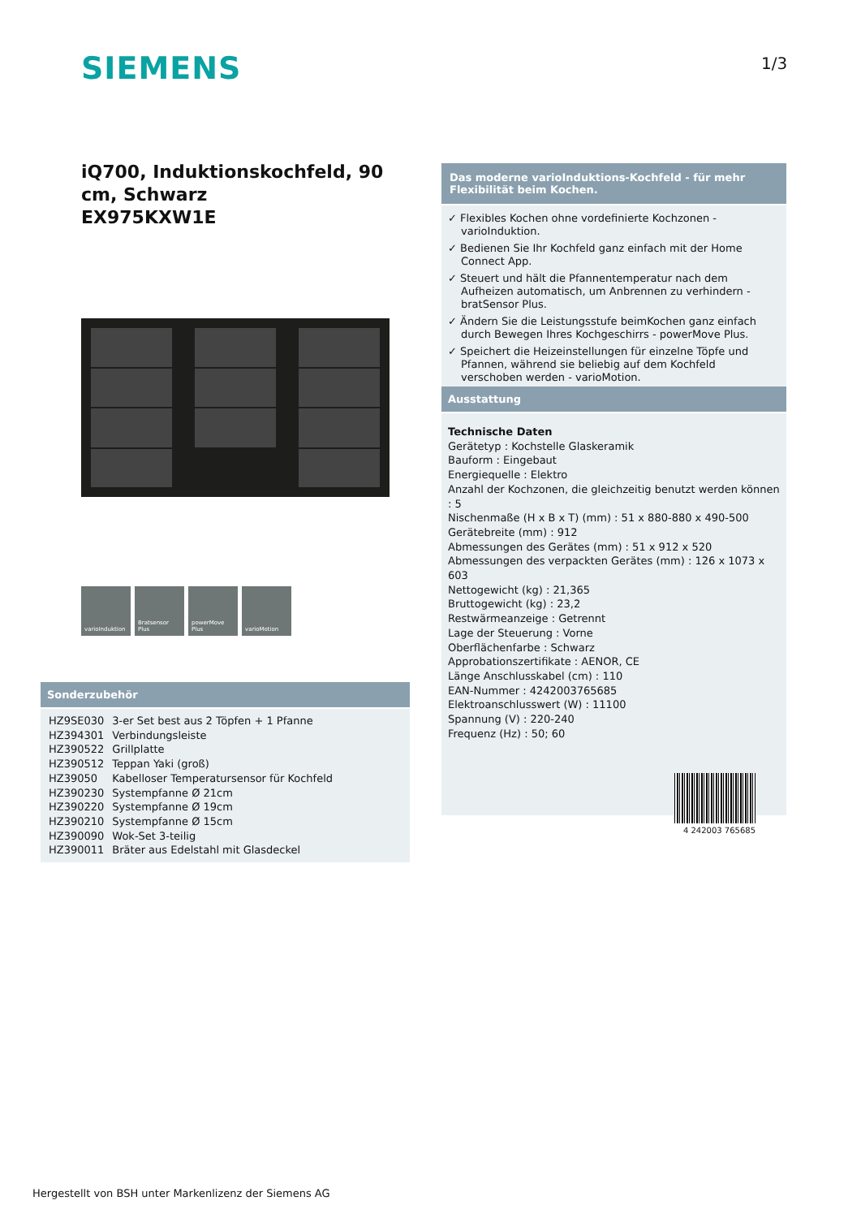SIEMENS 1/3
iQ700, Induktionskochfeld, 90 cm, Schwarz
EX975KXW1E
varioInduktion Bratsensor Plus
powerMove Plus varioMotion
Sonderzubehör
| HZ9SE030 | 3-er Set best aus 2 Töpfen + 1 Pfanne |
| HZ394301 | Verbindungsleiste |
| HZ390522 | Grillplatte |
| HZ390512 | Teppan Yaki (groß) |
| HZ39050 | Kabelloser Temperatursensor für Kochfeld |
| HZ390230 | Systempfanne Ø 21cm |
| HZ390220 | Systempfanne Ø 19cm |
| HZ390210 | Systempfanne Ø 15cm |
| HZ390090 | Wok-Set 3-teilig |
| HZ390011 | Bräter aus Edelstahl mit Glasdeckel |
Das moderne varioInduktions-Kochfeld - für mehr Flexibilität beim Kochen.
✓ Flexibles Kochen ohne vordefinierte Kochzonen - varioInduktion.
✓ Bedienen Sie Ihr Kochfeld ganz einfach mit der Home Connect App.
✓ Steuert und hält die Pfannentemperatur nach dem Aufheizen automatisch, um Anbrennen zu verhindern - bratSensor Plus.
✓ Ändern Sie die Leistungsstufe beimKochen ganz einfach durch Bewegen Ihres Kochgeschirrs - powerMove Plus.
✓ Speichert die Heizeinstellungen für einzelne Töpfe und Pfannen, während sie beliebig auf dem Kochfeld verschoben werden - varioMotion.
Ausstattung
Technische Daten
Gerätetyp : Kochstelle Glaskeramik
Bauform : Eingebaut
Energiequelle : Elektro
Anzahl der Kochzonen, die gleichzeitig benutzt werden können : 5
Nischenmaße (H x B x T) (mm) : 51 x 880-880 x 490-500
Gerätebreite (mm) : 912
Abmessungen des Gerätes (mm) : 51 x 912 x 520
Abmessungen des verpackten Gerätes (mm) : 126 x 1073 x 603
Nettogewicht (kg) : 21,365
Bruttogewicht (kg) : 23,2
Restwärmeanzeige : Getrennt
Lage der Steuerung : Vorne
Oberflächenfarbe : Schwarz
Approbationszertifikate : AENOR, CE
Länge Anschlusskabel (cm) : 110
EAN-Nummer : 4242003765685
Elektroanschlusswert (W) : 11100
Spannung (V) : 220-240
Frequenz (Hz) : 50; 60
4 242003 765685
Hergestellt von BSH unter Markenlizenz der Siemens AG